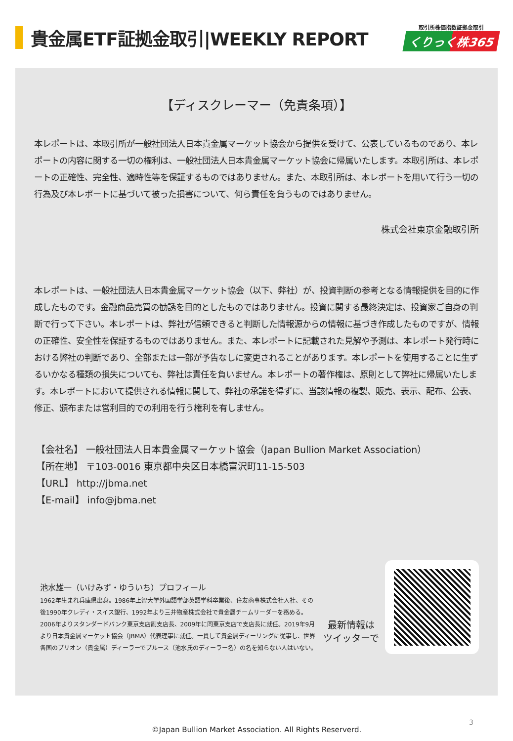貴金属ETF証拠金取引|WEEKLY REPORT
取引所株価指数証拠金取引
くりっく株365
【ディスクレーマー（免責条項）】
本レポートは、本取引所が一般社団法人日本貴金属マーケット協会から提供を受けて、公表しているものであり、本レポートの内容に関する一切の権利は、一般社団法人日本貴金属マーケット協会に帰属いたします。本取引所は、本レポートの正確性、完全性、適時性等を保証するものではありません。また、本取引所は、本レポートを用いて行う一切の行為及び本レポートに基づいて被った損害について、何ら責任を負うものではありません。
株式会社東京金融取引所
本レポートは、一般社団法人日本貴金属マーケット協会（以下、弊社）が、投資判断の参考となる情報提供を目的に作成したものです。金融商品売買の勧誘を目的としたものではありません。投資に関する最終決定は、投資家ご自身の判断で行って下さい。本レポートは、弊社が信頼できると判断した情報源からの情報に基づき作成したものですが、情報の正確性、安全性を保証するものではありません。また、本レポートに記載された見解や予測は、本レポート発行時における弊社の判断であり、全部または一部が予告なしに変更されることがあります。本レポートを使用することに生ずるいかなる種類の損失についても、弊社は責任を負いません。本レポートの著作権は、原則として弊社に帰属いたします。本レポートにおいて提供される情報に関して、弊社の承諾を得ずに、当該情報の複製、販売、表示、配布、公表、修正、頒布または営利目的での利用を行う権利を有しません。
【会社名】 一般社団法人日本貴金属マーケット協会（Japan Bullion Market Association）
【所在地】 〒103-0016 東京都中央区日本橋富沢町11-15-503
【URL】 http://jbma.net
【E-mail】 info@jbma.net
池水雄一（いけみず・ゆういち）プロフィール
1962年生まれ兵庫県出身。1986年上智大学外国語学部英語学科卒業後、住友商事株式会社入社、その後1990年クレディ・スイス銀行、1992年より三井物産株式会社で貴金属チームリーダーを務める。2006年よりスタンダードバンク東京支店副支店長、2009年に同東京支店で支店長に就任。2019年9月より日本貴金属マーケット協会（JBMA）代表理事に就任。一貫して貴金属ディーリングに従事し、世界各国のブリオン（貴金属）ディーラーでブルース（池水氏のディーラー名）の名を知らない人はいない。
最新情報は
ツイッターで
©Japan Bullion Market Association. All Rights Reserverd.
3